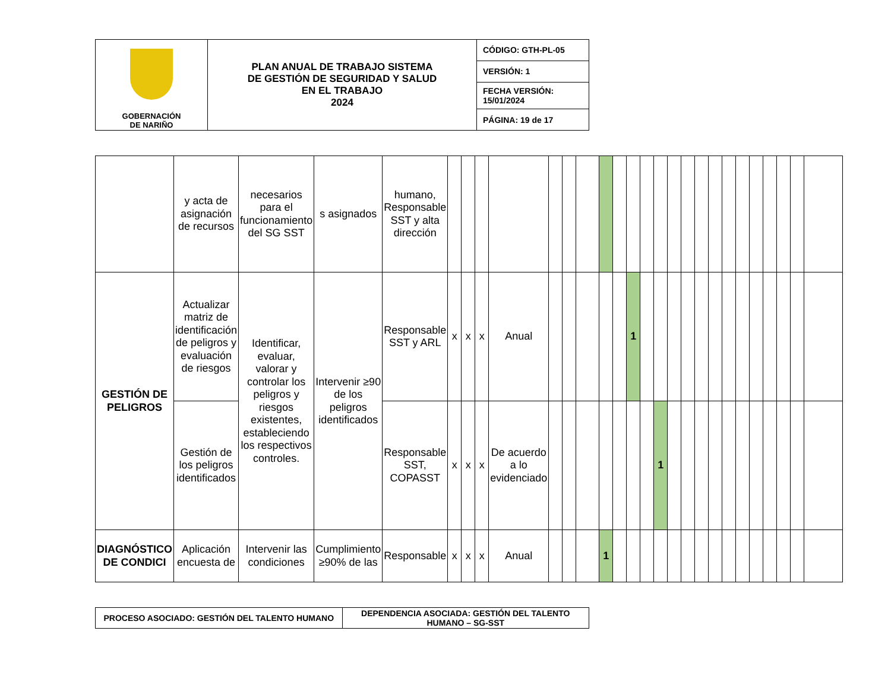| GOBERNACIÓN DE NARIÑO | PLAN ANUAL DE TRABAJO SISTEMA DE GESTIÓN DE SEGURIDAD Y SALUD EN EL TRABAJO 2024 | CÓDIGO: GTH-PL-05 |
| | | VERSIÓN: 1 |
| | | FECHA VERSIÓN: 15/01/2024 |
| | | PÁGINA: 19 de 17 |
| | y acta de asignación de recursos | necesarios para el funcionamiento del SG SST | s asignados | humano, Responsable SST y alta dirección | | | | | | | | | | | | | | | | | | | | | | | |
| GESTIÓN DE PELIGROS | Actualizar matriz de identificación de peligros y evaluación de riesgos | Identificar, evaluar, valorar y controlar los peligros y riesgos existentes, estableciendo los respectivos controles. | Intervenir ≥90 de los peligros identificados | Responsable SST y ARL | x | x | x | Anual | | | | | | 1 | | | | | | | | | | | | | |
| | Gestión de los peligros identificados | | | Responsable SST, COPASST | x | x | x | De acuerdo a lo evidenciado | | | | | | | | 1 | | | | | | | | | | | |
| DIAGNÓSTICO DE CONDICI | Aplicación encuesta de | Intervenir las condiciones | Cumplimiento ≥90% de las | Responsable | x | x | x | Anual | | | | 1 | | | | | | | | | | | | | | | |
| PROCESO ASOCIADO: GESTIÓN DEL TALENTO HUMANO | DEPENDENCIA ASOCIADA: GESTIÓN DEL TALENTO HUMANO – SG-SST |